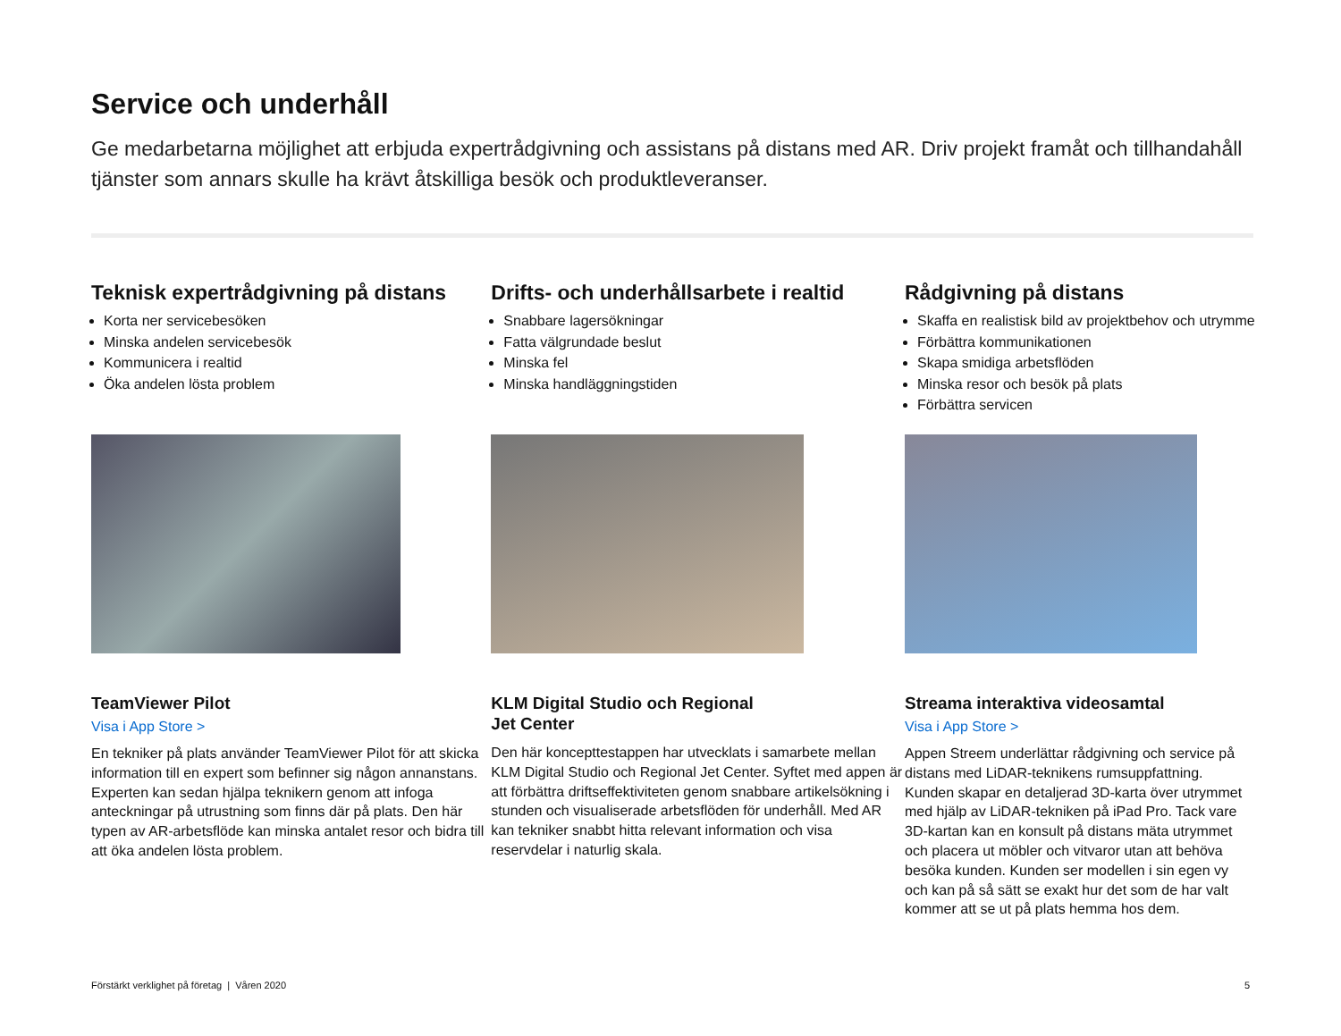Service och underhåll
Ge medarbetarna möjlighet att erbjuda expertrådgivning och assistans på distans med AR. Driv projekt framåt och tillhandahåll tjänster som annars skulle ha krävt åtskilliga besök och produktleveranser.
Teknisk expertrådgivning på distans
Korta ner servicebesöken
Minska andelen servicebesök
Kommunicera i realtid
Öka andelen lösta problem
TeamViewer Pilot
Visa i App Store >
En tekniker på plats använder TeamViewer Pilot för att skicka information till en expert som befinner sig någon annanstans. Experten kan sedan hjälpa teknikern genom att infoga anteckningar på utrustning som finns där på plats. Den här typen av AR-arbetsflöde kan minska antalet resor och bidra till att öka andelen lösta problem.
Drifts- och underhållsarbete i realtid
Snabbare lagersökningar
Fatta välgrundade beslut
Minska fel
Minska handläggningstiden
KLM Digital Studio och Regional
Jet Center
Den här koncepttestappen har utvecklats i samarbete mellan KLM Digital Studio och Regional Jet Center. Syftet med appen är att förbättra driftseffektiviteten genom snabbare artikelsökning i stunden och visualiserade arbetsflöden för underhåll. Med AR kan tekniker snabbt hitta relevant information och visa reservdelar i naturlig skala.
Rådgivning på distans
Skaffa en realistisk bild av projektbehov och utrymme
Förbättra kommunikationen
Skapa smidiga arbetsflöden
Minska resor och besök på plats
Förbättra servicen
Streama interaktiva videosamtal
Visa i App Store >
Appen Streem underlättar rådgivning och service på distans med LiDAR-teknikens rumsuppfattning. Kunden skapar en detaljerad 3D-karta över utrymmet med hjälp av LiDAR-tekniken på iPad Pro. Tack vare 3D-kartan kan en konsult på distans mäta utrymmet och placera ut möbler och vitvaror utan att behöva besöka kunden. Kunden ser modellen i sin egen vy och kan på så sätt se exakt hur det som de har valt kommer att se ut på plats hemma hos dem.
Förstärkt verklighet på företag | Våren 2020 5